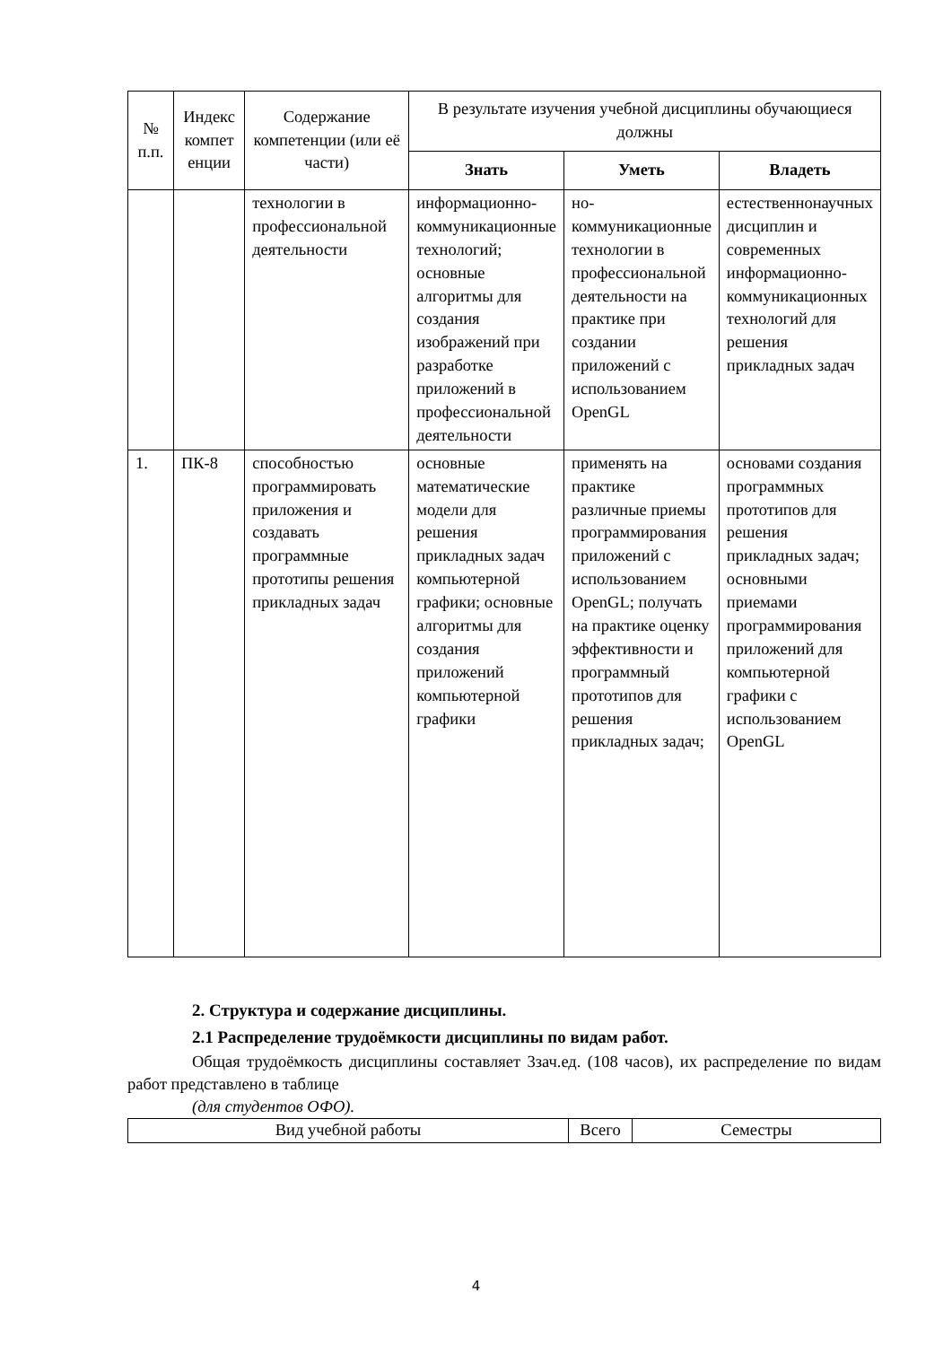| № п.п. | Индекс компет енции | Содержание компетенции (или её части) | В результате изучения учебной дисциплины обучающиеся должны | | |
| --- | --- | --- | --- | --- | --- |
| | | | Знать | Уметь | Владеть |
| | | технологии в профессиональной деятельности | информационно-коммуникационные технологий; основные алгоритмы для создания изображений при разработке приложений в профессиональной деятельности | но-коммуникационные технологии в профессиональной деятельности на практике при создании приложений с использованием OpenGL | естественнонаучных дисциплин и современных информационно-коммуникационных технологий для решения прикладных задач |
| 1. | ПК-8 | способностью программировать приложения и создавать программные прототипы решения прикладных задач | основные математические модели для решения прикладных задач компьютерной графики; основные алгоритмы для создания приложений компьютерной графики | применять на практике различные приемы программирования приложений с использованием OpenGL; получать на практике оценку эффективности и программный прототипов для решения прикладных задач; | основами создания программных прототипов для решения прикладных задач; основными приемами программирования приложений для компьютерной графики с использованием OpenGL |
2. Структура и содержание дисциплины.
2.1 Распределение трудоёмкости дисциплины по видам работ.
Общая трудоёмкость дисциплины составляет 3зач.ед. (108 часов), их распределение по видам работ представлено в таблице
(для студентов ОФО).
| Вид учебной работы | Всего | Семестры |
| --- | --- | --- |
4